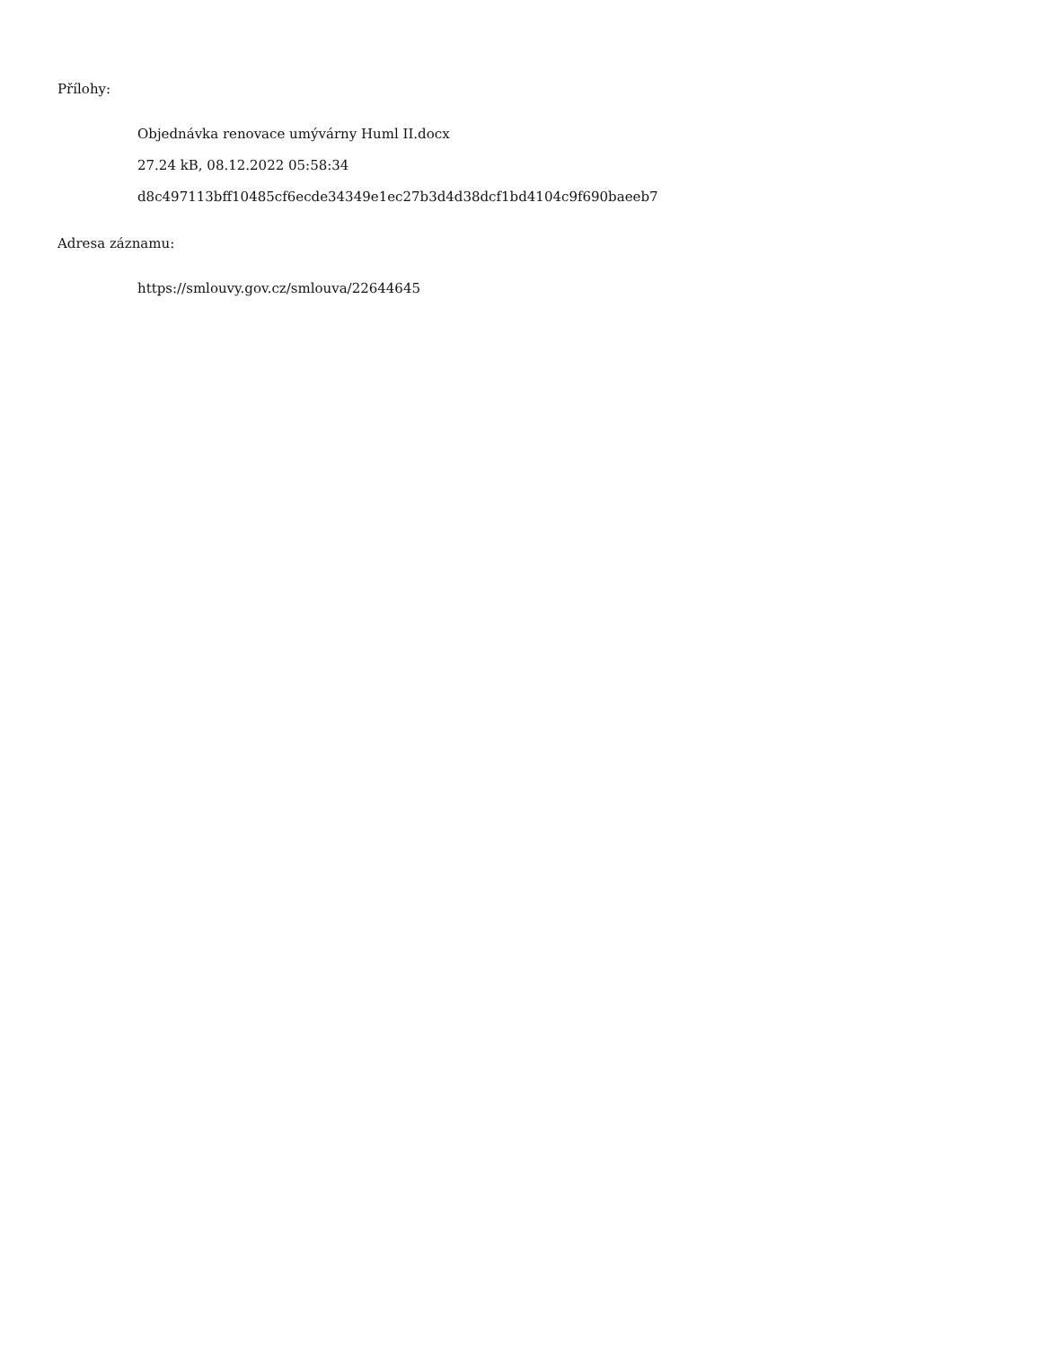Přílohy:
Objednávka renovace umývárny Huml II.docx
27.24 kB, 08.12.2022 05:58:34
d8c497113bff10485cf6ecde34349e1ec27b3d4d38dcf1bd4104c9f690baeeb7
Adresa záznamu:
https://smlouvy.gov.cz/smlouva/22644645